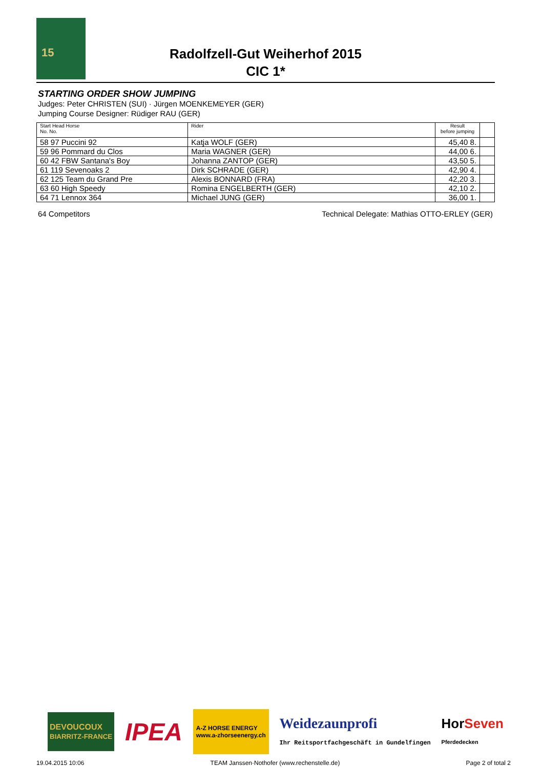15
Radolfzell-Gut Weiherhof 2015
CIC 1*
STARTING ORDER SHOW JUMPING
Judges: Peter CHRISTEN (SUI) · Jürgen MOENKEMEYER (GER)
Jumping Course Designer: Rüdiger RAU (GER)
| Start Head Horse No. No. | | Rider | Result before jumping | |
| --- | --- | --- | --- | --- |
| 58 97 Puccini 92 | | Katja WOLF (GER) | 45,40 8. | |
| 59 96 Pommard du Clos | | Maria WAGNER (GER) | 44,00 6. | |
| 60 42 FBW Santana's Boy | | Johanna ZANTOP (GER) | 43,50 5. | |
| 61 119 Sevenoaks 2 | | Dirk SCHRADE (GER) | 42,90 4. | |
| 62 125 Team du Grand Pre | | Alexis BONNARD (FRA) | 42,20 3. | |
| 63 60 High Speedy | | Romina ENGELBERTH (GER) | 42,10 2. | |
| 64 71 Lennox 364 | | Michael JUNG (GER) | 36,00 1. | |
64 Competitors Technical Delegate: Mathias OTTO-ERLEY (GER)
DEVOUCOUX
BIARRITZ-FRANCE IPEA A-Z HORSE ENERGY
www.a-zhorseenergy.ch Weidezaunprofi
Ihr Reitsportfachgeschäft in Gundelfingen HorSeven
Pferdedecken
19.04.2015 10:06 TEAM Janssen·Nothofer (www.rechenstelle.de) Page 2 of total 2